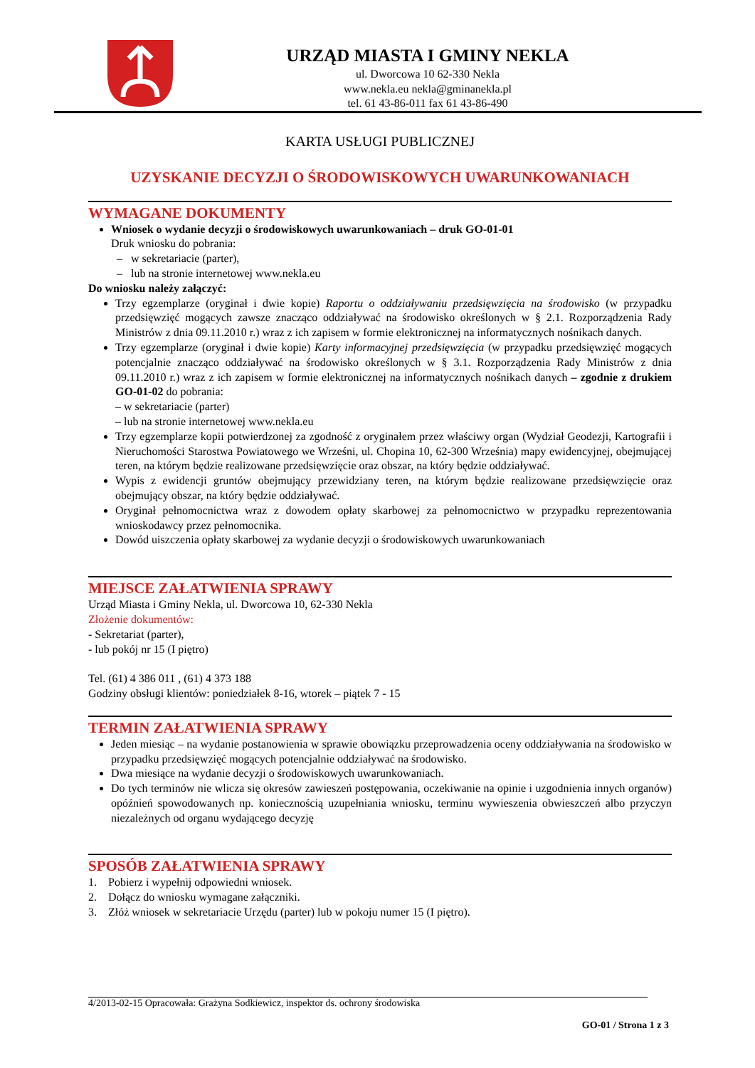URZĄD MIASTA I GMINY NEKLA
ul. Dworcowa 10 62-330 Nekla
www.nekla.eu nekla@gminanekla.pl
tel. 61 43-86-011 fax 61 43-86-490
KARTA USŁUGI PUBLICZNEJ
UZYSKANIE DECYZJI O ŚRODOWISKOWYCH UWARUNKOWANIACH
WYMAGANE DOKUMENTY
Wniosek o wydanie decyzji o środowiskowych uwarunkowaniach – druk GO-01-01
Druk wniosku do pobrania:
– w sekretariacie (parter),
– lub na stronie internetowej www.nekla.eu
Do wniosku należy załączyć:
Trzy egzemplarze (oryginał i dwie kopie) Raportu o oddziaływaniu przedsięwzięcia na środowisko (w przypadku przedsięwzięć mogących zawsze znacząco oddziaływać na środowisko określonych w § 2.1. Rozporządzenia Rady Ministrów z dnia 09.11.2010 r.) wraz z ich zapisem w formie elektronicznej na informatycznych nośnikach danych.
Trzy egzemplarze (oryginał i dwie kopie) Karty informacyjnej przedsięwzięcia (w przypadku przedsięwzięć mogących potencjalnie znacząco oddziaływać na środowisko określonych w § 3.1. Rozporządzenia Rady Ministrów z dnia 09.11.2010 r.) wraz z ich zapisem w formie elektronicznej na informatycznych nośnikach danych – zgodnie z drukiem GO-01-02 do pobrania:
– w sekretariacie (parter)
– lub na stronie internetowej www.nekla.eu
Trzy egzemplarze kopii potwierdzonej za zgodność z oryginałem przez właściwy organ (Wydział Geodezji, Kartografii i Nieruchomości Starostwa Powiatowego we Wrześni, ul. Chopina 10, 62-300 Września) mapy ewidencyjnej, obejmującej teren, na którym będzie realizowane przedsięwzięcie oraz obszar, na który będzie oddziaływać.
Wypis z ewidencji gruntów obejmujący przewidziany teren, na którym będzie realizowane przedsięwzięcie oraz obejmujący obszar, na który będzie oddziaływać.
Oryginał pełnomocnictwa wraz z dowodem opłaty skarbowej za pełnomocnictwo w przypadku reprezentowania wnioskodawcy przez pełnomocnika.
Dowód uiszczenia opłaty skarbowej za wydanie decyzji o środowiskowych uwarunkowaniach
MIEJSCE ZAŁATWIENIA SPRAWY
Urząd Miasta i Gminy Nekla, ul. Dworcowa 10, 62-330 Nekla
Złożenie dokumentów:
- Sekretariat (parter),
- lub pokój nr 15 (I piętro)
Tel. (61) 4 386 011 , (61) 4 373 188
Godziny obsługi klientów: poniedziałek 8-16, wtorek – piątek 7 - 15
TERMIN ZAŁATWIENIA SPRAWY
Jeden miesiąc – na wydanie postanowienia w sprawie obowiązku przeprowadzenia oceny oddziaływania na środowisko w przypadku przedsięwzięć mogących potencjalnie oddziaływać na środowisko.
Dwa miesiące na wydanie decyzji o środowiskowych uwarunkowaniach.
Do tych terminów nie wlicza się okresów zawieszeń postępowania, oczekiwanie na opinie i uzgodnienia innych organów) opóźnień spowodowanych np. koniecznością uzupełniania wniosku, terminu wywieszenia obwieszczeń albo przyczyn niezależnych od organu wydającego decyzję
SPOSÓB ZAŁATWIENIA SPRAWY
1. Pobierz i wypełnij odpowiedni wniosek.
2. Dołącz do wniosku wymagane załączniki.
3. Złóż wniosek w sekretariacie Urzędu (parter) lub w pokoju numer 15 (I piętro).
4/2013-02-15 Opracowała: Grażyna Sodkiewicz, inspektor ds. ochrony środowiska
GO-01 / Strona 1 z 3